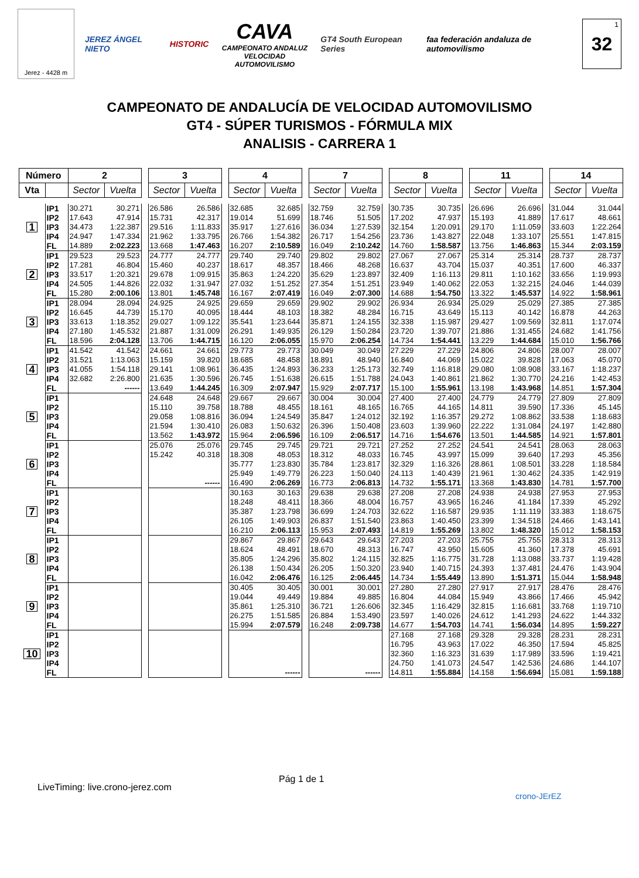Jerez - 4428 m
JEREZ ÁNGEL NIETO HISTORIC
CAVA
CAMPEONATO ANDALUZ
VELOCIDAD AUTOMOVILISMO
GT4 South European Series
faa federación andaluza de automovilismo
<sup>1</sup> 32
CAMPEONATO DE ANDALUCÍA DE VELOCIDAD AUTOMOVILISMO
GT4 - SÚPER TURISMOS - FÓRMULA MIX
ANALISIS - CARRERA 1
| Número | | 2 | | | 3 | | | 4 | | | 7 | | | 8 | | | 11 | | | 14 | |
| Vta | | Sector | Vuelta | | Sector | Vuelta | | Sector | Vuelta | | Sector | Vuelta | | Sector | Vuelta | | Sector | Vuelta | | Sector | Vuelta |
| 1 | IP1 | 30.271 | 30.271 | | 26.586 | 26.586 | | 32.685 | 32.685 | | 32.759 | 32.759 | | 30.735 | 30.735 | | 26.696 | 26.696 | | 31.044 | 31.044 |
| | IP2 | 17.643 | 47.914 | | 15.731 | 42.317 | | 19.014 | 51.699 | | 18.746 | 51.505 | | 17.202 | 47.937 | | 15.193 | 41.889 | | 17.617 | 48.661 |
| | IP3 | 34.473 | 1:22.387 | | 29.516 | 1:11.833 | | 35.917 | 1:27.616 | | 36.034 | 1:27.539 | | 32.154 | 1:20.091 | | 29.170 | 1:11.059 | | 33.603 | 1:22.264 |
| | IP4 | 24.947 | 1:47.334 | | 21.962 | 1:33.795 | | 26.766 | 1:54.382 | | 26.717 | 1:54.256 | | 23.736 | 1:43.827 | | 22.048 | 1:33.107 | | 25.551 | 1:47.815 |
| | FL | 14.889 | 2:02.223 | | 13.668 | 1:47.463 | | 16.207 | 2:10.589 | | 16.049 | 2:10.242 | | 14.760 | 1:58.587 | | 13.756 | 1:46.863 | | 15.344 | 2:03.159 |
| 2 | IP1 | 29.523 | 29.523 | | 24.777 | 24.777 | | 29.740 | 29.740 | | 29.802 | 29.802 | | 27.067 | 27.067 | | 25.314 | 25.314 | | 28.737 | 28.737 |
| | IP2 | 17.281 | 46.804 | | 15.460 | 40.237 | | 18.617 | 48.357 | | 18.466 | 48.268 | | 16.637 | 43.704 | | 15.037 | 40.351 | | 17.600 | 46.337 |
| | IP3 | 33.517 | 1:20.321 | | 29.678 | 1:09.915 | | 35.863 | 1:24.220 | | 35.629 | 1:23.897 | | 32.409 | 1:16.113 | | 29.811 | 1:10.162 | | 33.656 | 1:19.993 |
| | IP4 | 24.505 | 1:44.826 | | 22.032 | 1:31.947 | | 27.032 | 1:51.252 | | 27.354 | 1:51.251 | | 23.949 | 1:40.062 | | 22.053 | 1:32.215 | | 24.046 | 1:44.039 |
| | FL | 15.280 | 2:00.106 | | 13.801 | 1:45.748 | | 16.167 | 2:07.419 | | 16.049 | 2:07.300 | | 14.688 | 1:54.750 | | 13.322 | 1:45.537 | | 14.922 | 1:58.961 |
| 3 | IP1 | 28.094 | 28.094 | | 24.925 | 24.925 | | 29.659 | 29.659 | | 29.902 | 29.902 | | 26.934 | 26.934 | | 25.029 | 25.029 | | 27.385 | 27.385 |
| | IP2 | 16.645 | 44.739 | | 15.170 | 40.095 | | 18.444 | 48.103 | | 18.382 | 48.284 | | 16.715 | 43.649 | | 15.113 | 40.142 | | 16.878 | 44.263 |
| | IP3 | 33.613 | 1:18.352 | | 29.027 | 1:09.122 | | 35.541 | 1:23.644 | | 35.871 | 1:24.155 | | 32.338 | 1:15.987 | | 29.427 | 1:09.569 | | 32.811 | 1:17.074 |
| | IP4 | 27.180 | 1:45.532 | | 21.887 | 1:31.009 | | 26.291 | 1:49.935 | | 26.129 | 1:50.284 | | 23.720 | 1:39.707 | | 21.886 | 1:31.455 | | 24.682 | 1:41.756 |
| | FL | 18.596 | 2:04.128 | | 13.706 | 1:44.715 | | 16.120 | 2:06.055 | | 15.970 | 2:06.254 | | 14.734 | 1:54.441 | | 13.229 | 1:44.684 | | 15.010 | 1:56.766 |
| 4 | IP1 | 41.542 | 41.542 | | 24.661 | 24.661 | | 29.773 | 29.773 | | 30.049 | 30.049 | | 27.229 | 27.229 | | 24.806 | 24.806 | | 28.007 | 28.007 |
| | IP2 | 31.521 | 1:13.063 | | 15.159 | 39.820 | | 18.685 | 48.458 | | 18.891 | 48.940 | | 16.840 | 44.069 | | 15.022 | 39.828 | | 17.063 | 45.070 |
| | IP3 | 41.055 | 1:54.118 | | 29.141 | 1:08.961 | | 36.435 | 1:24.893 | | 36.233 | 1:25.173 | | 32.749 | 1:16.818 | | 29.080 | 1:08.908 | | 33.167 | 1:18.237 |
| | IP4 | 32.682 | 2:26.800 | | 21.635 | 1:30.596 | | 26.745 | 1:51.638 | | 26.615 | 1:51.788 | | 24.043 | 1:40.861 | | 21.862 | 1:30.770 | | 24.216 | 1:42.453 |
| | FL | | ------ | | 13.649 | 1:44.245 | | 16.309 | 2:07.947 | | 15.929 | 2:07.717 | | 15.100 | 1:55.961 | | 13.198 | 1:43.968 | | 14.851 | 1:57.304 |
| 5 | IP1 | | | | 24.648 | 24.648 | | 29.667 | 29.667 | | 30.004 | 30.004 | | 27.400 | 27.400 | | 24.779 | 24.779 | | 27.809 | 27.809 |
| | IP2 | | | | 15.110 | 39.758 | | 18.788 | 48.455 | | 18.161 | 48.165 | | 16.765 | 44.165 | | 14.811 | 39.590 | | 17.336 | 45.145 |
| | IP3 | | | | 29.058 | 1:08.816 | | 36.094 | 1:24.549 | | 35.847 | 1:24.012 | | 32.192 | 1:16.357 | | 29.272 | 1:08.862 | | 33.538 | 1:18.683 |
| | IP4 | | | | 21.594 | 1:30.410 | | 26.083 | 1:50.632 | | 26.396 | 1:50.408 | | 23.603 | 1:39.960 | | 22.222 | 1:31.084 | | 24.197 | 1:42.880 |
| | FL | | | | 13.562 | 1:43.972 | | 15.964 | 2:06.596 | | 16.109 | 2:06.517 | | 14.716 | 1:54.676 | | 13.501 | 1:44.585 | | 14.921 | 1:57.801 |
| 6 | IP1 | | | | 25.076 | 25.076 | | 29.745 | 29.745 | | 29.721 | 29.721 | | 27.252 | 27.252 | | 24.541 | 24.541 | | 28.063 | 28.063 |
| | IP2 | | | | 15.242 | 40.318 | | 18.308 | 48.053 | | 18.312 | 48.033 | | 16.745 | 43.997 | | 15.099 | 39.640 | | 17.293 | 45.356 |
| | IP3 | | | | | | | 35.777 | 1:23.830 | | 35.784 | 1:23.817 | | 32.329 | 1:16.326 | | 28.861 | 1:08.501 | | 33.228 | 1:18.584 |
| | IP4 | | | | | | | 25.949 | 1:49.779 | | 26.223 | 1:50.040 | | 24.113 | 1:40.439 | | 21.961 | 1:30.462 | | 24.335 | 1:42.919 |
| | FL | | | | | ------ | | 16.490 | 2:06.269 | | 16.773 | 2:06.813 | | 14.732 | 1:55.171 | | 13.368 | 1:43.830 | | 14.781 | 1:57.700 |
| 7 | IP1 | | | | | | | 30.163 | 30.163 | | 29.638 | 29.638 | | 27.208 | 27.208 | | 24.938 | 24.938 | | 27.953 | 27.953 |
| | IP2 | | | | | | | 18.248 | 48.411 | | 18.366 | 48.004 | | 16.757 | 43.965 | | 16.246 | 41.184 | | 17.339 | 45.292 |
| | IP3 | | | | | | | 35.387 | 1:23.798 | | 36.699 | 1:24.703 | | 32.622 | 1:16.587 | | 29.935 | 1:11.119 | | 33.383 | 1:18.675 |
| | IP4 | | | | | | | 26.105 | 1:49.903 | | 26.837 | 1:51.540 | | 23.863 | 1:40.450 | | 23.399 | 1:34.518 | | 24.466 | 1:43.141 |
| | FL | | | | | | | 16.210 | 2:06.113 | | 15.953 | 2:07.493 | | 14.819 | 1:55.269 | | 13.802 | 1:48.320 | | 15.012 | 1:58.153 |
| 8 | IP1 | | | | | | | 29.867 | 29.867 | | 29.643 | 29.643 | | 27.203 | 27.203 | | 25.755 | 25.755 | | 28.313 | 28.313 |
| | IP2 | | | | | | | 18.624 | 48.491 | | 18.670 | 48.313 | | 16.747 | 43.950 | | 15.605 | 41.360 | | 17.378 | 45.691 |
| | IP3 | | | | | | | 35.805 | 1:24.296 | | 35.802 | 1:24.115 | | 32.825 | 1:16.775 | | 31.728 | 1:13.088 | | 33.737 | 1:19.428 |
| | IP4 | | | | | | | 26.138 | 1:50.434 | | 26.205 | 1:50.320 | | 23.940 | 1:40.715 | | 24.393 | 1:37.481 | | 24.476 | 1:43.904 |
| | FL | | | | | | | 16.042 | 2:06.476 | | 16.125 | 2:06.445 | | 14.734 | 1:55.449 | | 13.890 | 1:51.371 | | 15.044 | 1:58.948 |
| 9 | IP1 | | | | | | | 30.405 | 30.405 | | 30.001 | 30.001 | | 27.280 | 27.280 | | 27.917 | 27.917 | | 28.476 | 28.476 |
| | IP2 | | | | | | | 19.044 | 49.449 | | 19.884 | 49.885 | | 16.804 | 44.084 | | 15.949 | 43.866 | | 17.466 | 45.942 |
| | IP3 | | | | | | | 35.861 | 1:25.310 | | 36.721 | 1:26.606 | | 32.345 | 1:16.429 | | 32.815 | 1:16.681 | | 33.768 | 1:19.710 |
| | IP4 | | | | | | | 26.275 | 1:51.585 | | 26.884 | 1:53.490 | | 23.597 | 1:40.026 | | 24.612 | 1:41.293 | | 24.622 | 1:44.332 |
| | FL | | | | | | | 15.994 | 2:07.579 | | 16.248 | 2:09.738 | | 14.677 | 1:54.703 | | 14.741 | 1:56.034 | | 14.895 | 1:59.227 |
| 10 | IP1 | | | | | | | | | | | | | 27.168 | 27.168 | | 29.328 | 29.328 | | 28.231 | 28.231 |
| | IP2 | | | | | | | | | | | | | 16.795 | 43.963 | | 17.022 | 46.350 | | 17.594 | 45.825 |
| | IP3 | | | | | | | | | | | | | 32.360 | 1:16.323 | | 31.639 | 1:17.989 | | 33.596 | 1:19.421 |
| | IP4 | | | | | | | | | | | | | 24.750 | 1:41.073 | | 24.547 | 1:42.536 | | 24.686 | 1:44.107 |
| | FL | | | | | | | | ------ | | | ------ | | 14.811 | 1:55.884 | | 14.158 | 1:56.694 | | 15.081 | 1:59.188 |
Pág 1 de 1
LiveTiming: live.crono-jerez.com
crono-JErEZ